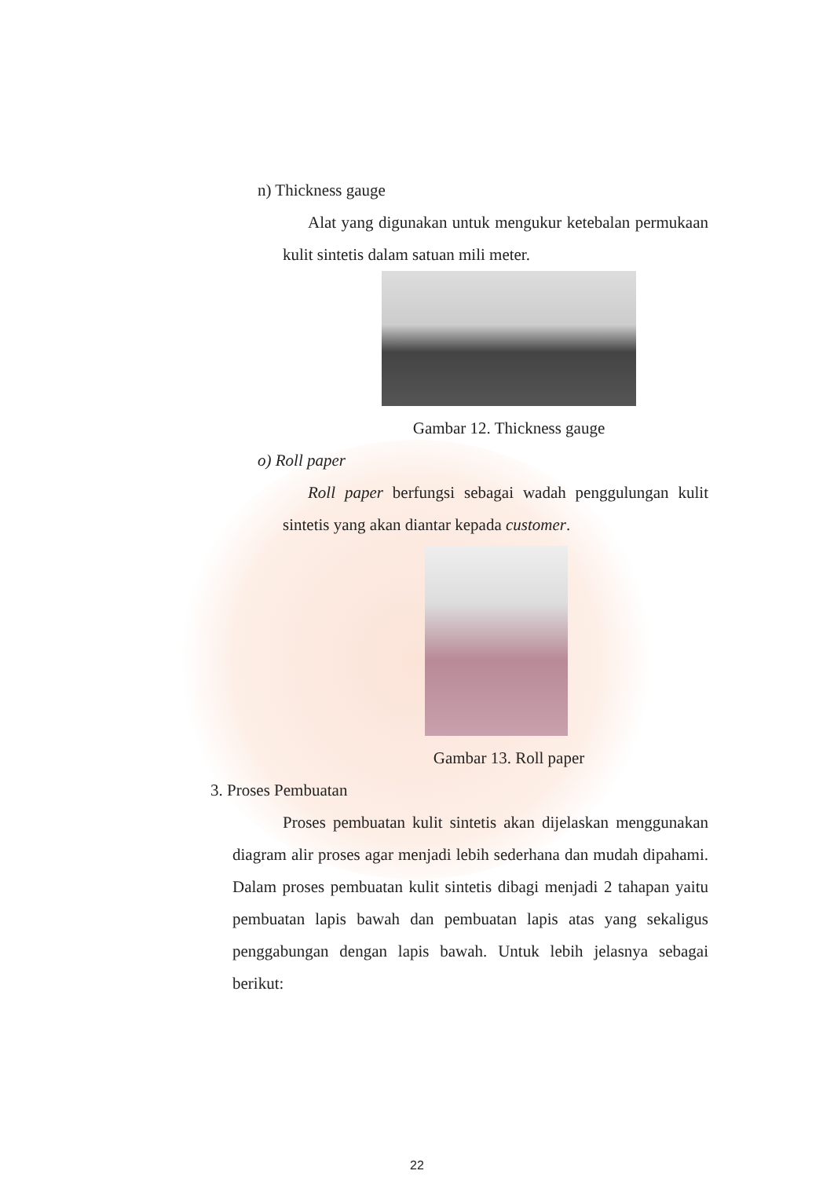n) Thickness gauge
Alat yang digunakan untuk mengukur ketebalan permukaan kulit sintetis dalam satuan mili meter.
Gambar 12. Thickness gauge
o) Roll paper
Roll paper berfungsi sebagai wadah penggulungan kulit sintetis yang akan diantar kepada customer.
Gambar 13. Roll paper
3. Proses Pembuatan
Proses pembuatan kulit sintetis akan dijelaskan menggunakan diagram alir proses agar menjadi lebih sederhana dan mudah dipahami. Dalam proses pembuatan kulit sintetis dibagi menjadi 2 tahapan yaitu pembuatan lapis bawah dan pembuatan lapis atas yang sekaligus penggabungan dengan lapis bawah. Untuk lebih jelasnya sebagai berikut:
22